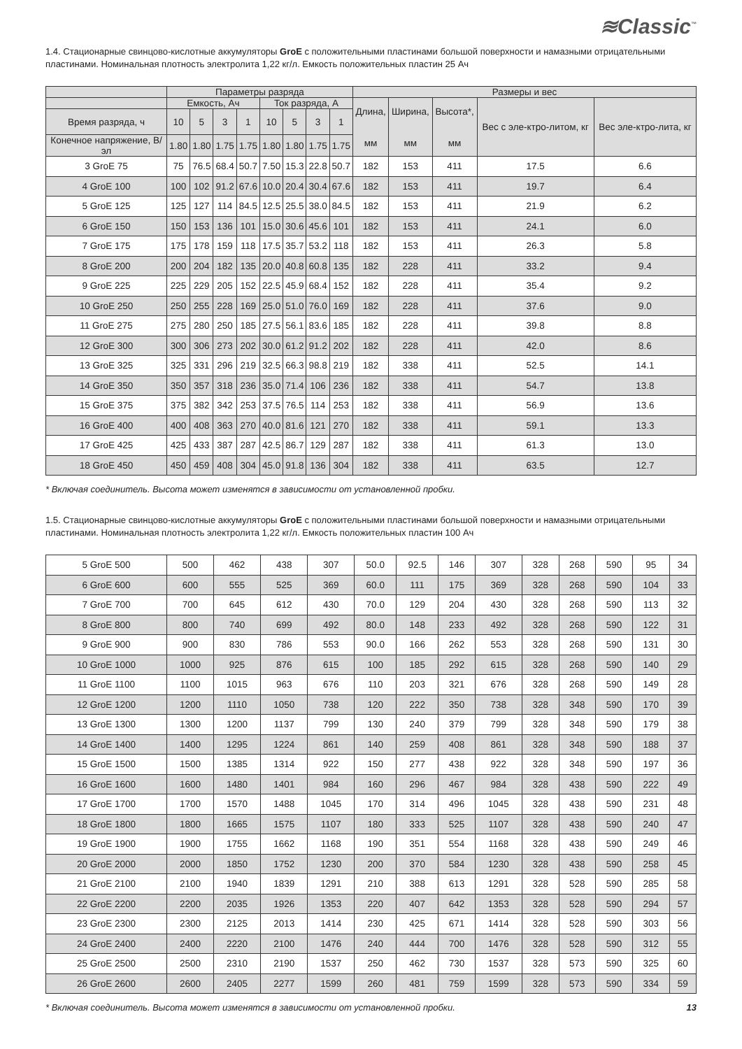≋Classic<sup>™</sup>
1.4. Стационарные свинцово-кислотные аккумуляторы GroE с положительными пластинами большой поверхности и намазными отрицательными пластинами. Номинальная плотность электролита 1,22 кг/л. Емкость положительных пластин 25 Ач
| | Параметры разряда | | | | | | | | Размеры и вес | | | | |
| --- | --- | --- | --- | --- | --- | --- | --- | --- | --- | --- | --- | --- | --- |
| | Емкость, Ач | | | | Ток разряда, А | | | | Длина, мм | Ширина, мм | Высота*, мм | Вес с эле-ктро-литом, кг | Вес эле-ктро-лита, кг |
| Время разряда, ч | 10 | 5 | 3 | 1 | 10 | 5 | 3 | 1 | | | | | |
| Конечное напряжение, В/эл | 1.80 | 1.80 | 1.75 | 1.75 | 1.80 | 1.80 | 1.75 | 1.75 | | | | | |
| 3 GroE 75 | 75 | 76.5 | 68.4 | 50.7 | 7.50 | 15.3 | 22.8 | 50.7 | 182 | 153 | 411 | 17.5 | 6.6 |
| 4 GroE 100 | 100 | 102 | 91.2 | 67.6 | 10.0 | 20.4 | 30.4 | 67.6 | 182 | 153 | 411 | 19.7 | 6.4 |
| 5 GroE 125 | 125 | 127 | 114 | 84.5 | 12.5 | 25.5 | 38.0 | 84.5 | 182 | 153 | 411 | 21.9 | 6.2 |
| 6 GroE 150 | 150 | 153 | 136 | 101 | 15.0 | 30.6 | 45.6 | 101 | 182 | 153 | 411 | 24.1 | 6.0 |
| 7 GroE 175 | 175 | 178 | 159 | 118 | 17.5 | 35.7 | 53.2 | 118 | 182 | 153 | 411 | 26.3 | 5.8 |
| 8 GroE 200 | 200 | 204 | 182 | 135 | 20.0 | 40.8 | 60.8 | 135 | 182 | 228 | 411 | 33.2 | 9.4 |
| 9 GroE 225 | 225 | 229 | 205 | 152 | 22.5 | 45.9 | 68.4 | 152 | 182 | 228 | 411 | 35.4 | 9.2 |
| 10 GroE 250 | 250 | 255 | 228 | 169 | 25.0 | 51.0 | 76.0 | 169 | 182 | 228 | 411 | 37.6 | 9.0 |
| 11 GroE 275 | 275 | 280 | 250 | 185 | 27.5 | 56.1 | 83.6 | 185 | 182 | 228 | 411 | 39.8 | 8.8 |
| 12 GroE 300 | 300 | 306 | 273 | 202 | 30.0 | 61.2 | 91.2 | 202 | 182 | 228 | 411 | 42.0 | 8.6 |
| 13 GroE 325 | 325 | 331 | 296 | 219 | 32.5 | 66.3 | 98.8 | 219 | 182 | 338 | 411 | 52.5 | 14.1 |
| 14 GroE 350 | 350 | 357 | 318 | 236 | 35.0 | 71.4 | 106 | 236 | 182 | 338 | 411 | 54.7 | 13.8 |
| 15 GroE 375 | 375 | 382 | 342 | 253 | 37.5 | 76.5 | 114 | 253 | 182 | 338 | 411 | 56.9 | 13.6 |
| 16 GroE 400 | 400 | 408 | 363 | 270 | 40.0 | 81.6 | 121 | 270 | 182 | 338 | 411 | 59.1 | 13.3 |
| 17 GroE 425 | 425 | 433 | 387 | 287 | 42.5 | 86.7 | 129 | 287 | 182 | 338 | 411 | 61.3 | 13.0 |
| 18 GroE 450 | 450 | 459 | 408 | 304 | 45.0 | 91.8 | 136 | 304 | 182 | 338 | 411 | 63.5 | 12.7 |
* Включая соединитель. Высота может изменятся в зависимости от установленной пробки.
1.5. Стационарные свинцово-кислотные аккумуляторы GroE с положительными пластинами большой поверхности и намазными отрицательными пластинами. Номинальная плотность электролита 1,22 кг/л. Емкость положительных пластин 100 Ач
| 5 GroE 500 | 500 | 462 | 438 | 307 | 50.0 | 92.5 | 146 | 307 | 328 | 268 | 590 | 95 | 34 |
| 6 GroE 600 | 600 | 555 | 525 | 369 | 60.0 | 111 | 175 | 369 | 328 | 268 | 590 | 104 | 33 |
| 7 GroE 700 | 700 | 645 | 612 | 430 | 70.0 | 129 | 204 | 430 | 328 | 268 | 590 | 113 | 32 |
| 8 GroE 800 | 800 | 740 | 699 | 492 | 80.0 | 148 | 233 | 492 | 328 | 268 | 590 | 122 | 31 |
| 9 GroE 900 | 900 | 830 | 786 | 553 | 90.0 | 166 | 262 | 553 | 328 | 268 | 590 | 131 | 30 |
| 10 GroE 1000 | 1000 | 925 | 876 | 615 | 100 | 185 | 292 | 615 | 328 | 268 | 590 | 140 | 29 |
| 11 GroE 1100 | 1100 | 1015 | 963 | 676 | 110 | 203 | 321 | 676 | 328 | 268 | 590 | 149 | 28 |
| 12 GroE 1200 | 1200 | 1110 | 1050 | 738 | 120 | 222 | 350 | 738 | 328 | 348 | 590 | 170 | 39 |
| 13 GroE 1300 | 1300 | 1200 | 1137 | 799 | 130 | 240 | 379 | 799 | 328 | 348 | 590 | 179 | 38 |
| 14 GroE 1400 | 1400 | 1295 | 1224 | 861 | 140 | 259 | 408 | 861 | 328 | 348 | 590 | 188 | 37 |
| 15 GroE 1500 | 1500 | 1385 | 1314 | 922 | 150 | 277 | 438 | 922 | 328 | 348 | 590 | 197 | 36 |
| 16 GroE 1600 | 1600 | 1480 | 1401 | 984 | 160 | 296 | 467 | 984 | 328 | 438 | 590 | 222 | 49 |
| 17 GroE 1700 | 1700 | 1570 | 1488 | 1045 | 170 | 314 | 496 | 1045 | 328 | 438 | 590 | 231 | 48 |
| 18 GroE 1800 | 1800 | 1665 | 1575 | 1107 | 180 | 333 | 525 | 1107 | 328 | 438 | 590 | 240 | 47 |
| 19 GroE 1900 | 1900 | 1755 | 1662 | 1168 | 190 | 351 | 554 | 1168 | 328 | 438 | 590 | 249 | 46 |
| 20 GroE 2000 | 2000 | 1850 | 1752 | 1230 | 200 | 370 | 584 | 1230 | 328 | 438 | 590 | 258 | 45 |
| 21 GroE 2100 | 2100 | 1940 | 1839 | 1291 | 210 | 388 | 613 | 1291 | 328 | 528 | 590 | 285 | 58 |
| 22 GroE 2200 | 2200 | 2035 | 1926 | 1353 | 220 | 407 | 642 | 1353 | 328 | 528 | 590 | 294 | 57 |
| 23 GroE 2300 | 2300 | 2125 | 2013 | 1414 | 230 | 425 | 671 | 1414 | 328 | 528 | 590 | 303 | 56 |
| 24 GroE 2400 | 2400 | 2220 | 2100 | 1476 | 240 | 444 | 700 | 1476 | 328 | 528 | 590 | 312 | 55 |
| 25 GroE 2500 | 2500 | 2310 | 2190 | 1537 | 250 | 462 | 730 | 1537 | 328 | 573 | 590 | 325 | 60 |
| 26 GroE 2600 | 2600 | 2405 | 2277 | 1599 | 260 | 481 | 759 | 1599 | 328 | 573 | 590 | 334 | 59 |
* Включая соединитель. Высота может изменятся в зависимости от установленной пробки. 13